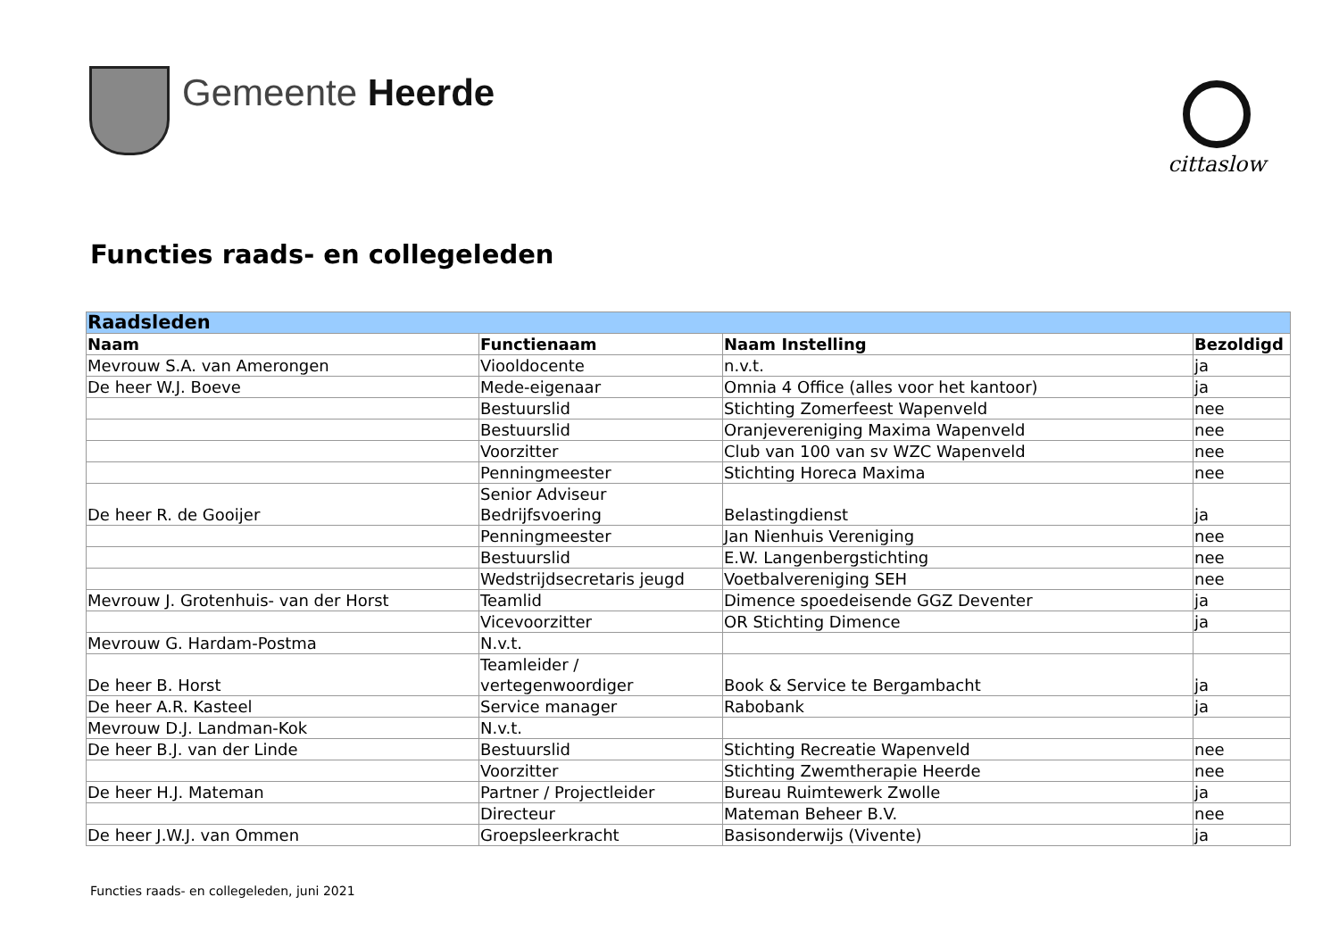Gemeente Heerde
cittaslow
Functies raads- en collegeleden
| Raadsleden | | | |
| Naam | Functienaam | Naam Instelling | Bezoldigd |
| Mevrouw S.A. van Amerongen | Viooldocente | n.v.t. | ja |
| De heer W.J. Boeve | Mede-eigenaar | Omnia 4 Office (alles voor het kantoor) | ja |
| | Bestuurslid | Stichting Zomerfeest Wapenveld | nee |
| | Bestuurslid | Oranjevereniging Maxima Wapenveld | nee |
| | Voorzitter | Club van 100 van sv WZC Wapenveld | nee |
| | Penningmeester | Stichting Horeca Maxima | nee |
| De heer R. de Gooijer | Senior Adviseur Bedrijfsvoering | Belastingdienst | ja |
| | Penningmeester | Jan Nienhuis Vereniging | nee |
| | Bestuurslid | E.W. Langenbergstichting | nee |
| | Wedstrijdsecretaris jeugd | Voetbalvereniging SEH | nee |
| Mevrouw J. Grotenhuis- van der Horst | Teamlid | Dimence spoedeisende GGZ Deventer | ja |
| | Vicevoorzitter | OR Stichting Dimence | ja |
| Mevrouw G. Hardam-Postma | N.v.t. | | |
| De heer B. Horst | Teamleider / vertegenwoordiger | Book & Service te Bergambacht | ja |
| De heer A.R. Kasteel | Service manager | Rabobank | ja |
| Mevrouw D.J. Landman-Kok | N.v.t. | | |
| De heer B.J. van der Linde | Bestuurslid | Stichting Recreatie Wapenveld | nee |
| | Voorzitter | Stichting Zwemtherapie Heerde | nee |
| De heer H.J. Mateman | Partner / Projectleider | Bureau Ruimtewerk Zwolle | ja |
| | Directeur | Mateman Beheer B.V. | nee |
| De heer J.W.J. van Ommen | Groepsleerkracht | Basisonderwijs (Vivente) | ja |
Functies raads- en collegeleden, juni 2021